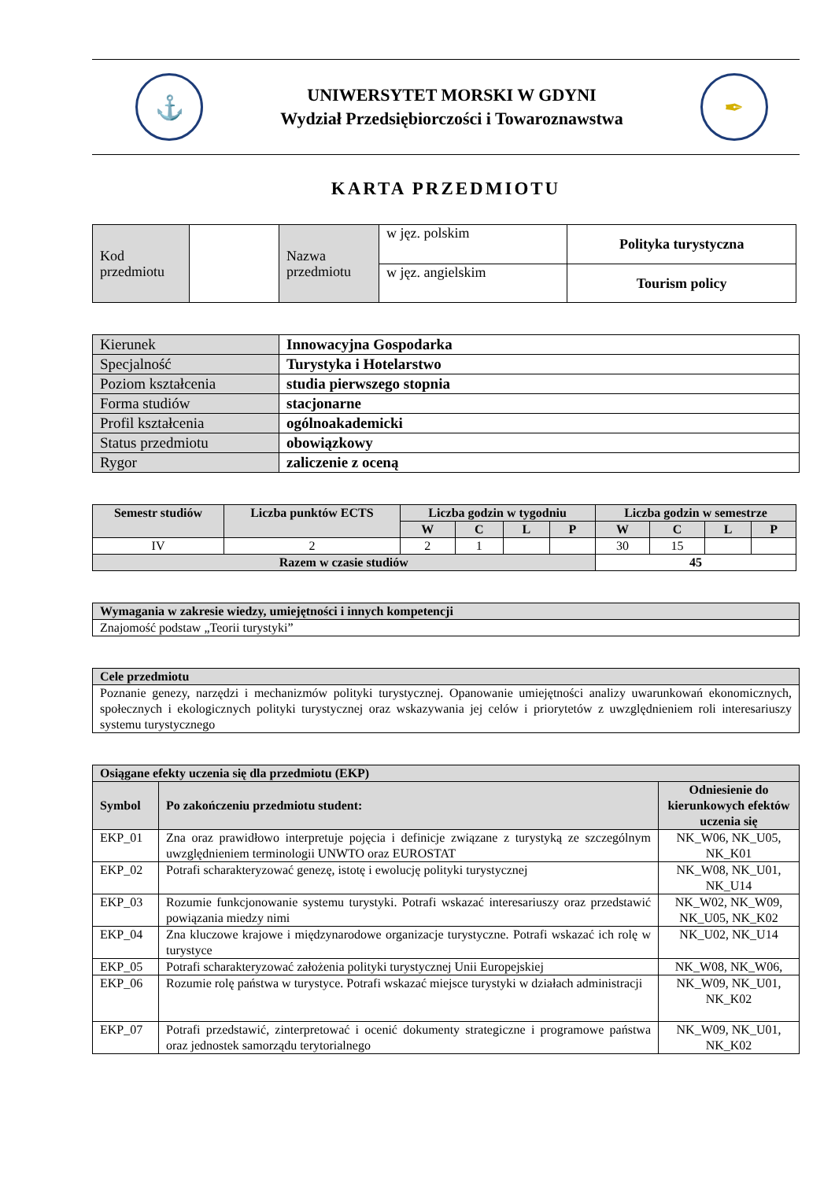⚓
UNIWERSYTET MORSKI W GDYNI
Wydział Przedsiębiorczości i Towaroznawstwa
✒
KARTA PRZEDMIOTU
| Kod przedmiotu | | Nazwa przedmiotu | w jęz. polskim | Polityka turystyczna |
| | | | w jęz. angielskim | Tourism policy |
| Kierunek | Innowacyjna Gospodarka |
| Specjalność | Turystyka i Hotelarstwo |
| Poziom kształcenia | studia pierwszego stopnia |
| Forma studiów | stacjonarne |
| Profil kształcenia | ogólnoakademicki |
| Status przedmiotu | obowiązkowy |
| Rygor | zaliczenie z oceną |
| Semestr studiów | Liczba punktów ECTS | Liczba godzin w tygodniu | | | | Liczba godzin w semestrze | | | |
| --- | --- | --- | --- | --- | --- | --- | --- | --- | --- |
| | | W | C | L | P | W | C | L | P |
| IV | 2 | 2 | 1 | | | 30 | 15 | | |
| Razem w czasie studiów | | | | | | 45 | | | |
| Wymagania w zakresie wiedzy, umiejętności i innych kompetencji |
| Znajomość podstaw „Teorii turystyki” |
| Cele przedmiotu |
| Poznanie genezy, narzędzi i mechanizmów polityki turystycznej. Opanowanie umiejętności analizy uwarunkowań ekonomicznych, społecznych i ekologicznych polityki turystycznej oraz wskazywania jej celów i priorytetów z uwzględnieniem roli interesariuszy systemu turystycznego |
| Osiągane efekty uczenia się dla przedmiotu (EKP) | | |
| Symbol | Po zakończeniu przedmiotu student: | Odniesienie do kierunkowych efektów uczenia się |
| EKP_01 | Zna oraz prawidłowo interpretuje pojęcia i definicje związane z turystyką ze szczególnym uwzględnieniem terminologii UNWTO oraz EUROSTAT | NK_W06, NK_U05, NK_K01 |
| EKP_02 | Potrafi scharakteryzować genezę, istotę i ewolucję polityki turystycznej | NK_W08, NK_U01, NK_U14 |
| EKP_03 | Rozumie funkcjonowanie systemu turystyki. Potrafi wskazać interesariuszy oraz przedstawić powiązania miedzy nimi | NK_W02, NK_W09, NK_U05, NK_K02 |
| EKP_04 | Zna kluczowe krajowe i międzynarodowe organizacje turystyczne. Potrafi wskazać ich rolę w turystyce | NK_U02, NK_U14 |
| EKP_05 | Potrafi scharakteryzować założenia polityki turystycznej Unii Europejskiej | NK_W08, NK_W06, |
| EKP_06 | Rozumie rolę państwa w turystyce. Potrafi wskazać miejsce turystyki w działach administracji | NK_W09, NK_U01, NK_K02 |
| EKP_07 | Potrafi przedstawić, zinterpretować i ocenić dokumenty strategiczne i programowe państwa oraz jednostek samorządu terytorialnego | NK_W09, NK_U01, NK_K02 |